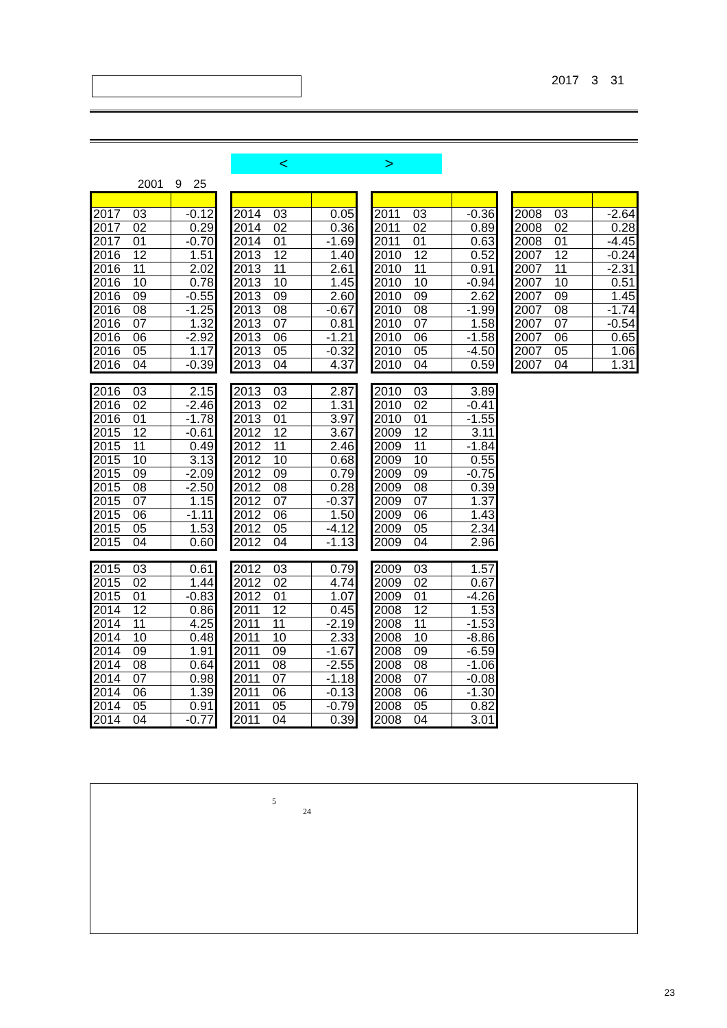2017　3　31
< >
2001　9　25
| 2017 03 | -0.12 |
| 2017 02 | 0.29 |
| 2017 01 | -0.70 |
| 2016 12 | 1.51 |
| 2016 11 | 2.02 |
| 2016 10 | 0.78 |
| 2016 09 | -0.55 |
| 2016 08 | -1.25 |
| 2016 07 | 1.32 |
| 2016 06 | -2.92 |
| 2016 05 | 1.17 |
| 2016 04 | -0.39 |
| 2014 03 | 0.05 |
| 2014 02 | 0.36 |
| 2014 01 | -1.69 |
| 2013 12 | 1.40 |
| 2013 11 | 2.61 |
| 2013 10 | 1.45 |
| 2013 09 | 2.60 |
| 2013 08 | -0.67 |
| 2013 07 | 0.81 |
| 2013 06 | -1.21 |
| 2013 05 | -0.32 |
| 2013 04 | 4.37 |
| 2011 03 | -0.36 |
| 2011 02 | 0.89 |
| 2011 01 | 0.63 |
| 2010 12 | 0.52 |
| 2010 11 | 0.91 |
| 2010 10 | -0.94 |
| 2010 09 | 2.62 |
| 2010 08 | -1.99 |
| 2010 07 | 1.58 |
| 2010 06 | -1.58 |
| 2010 05 | -4.50 |
| 2010 04 | 0.59 |
| 2008 03 | -2.64 |
| 2008 02 | 0.28 |
| 2008 01 | -4.45 |
| 2007 12 | -0.24 |
| 2007 11 | -2.31 |
| 2007 10 | 0.51 |
| 2007 09 | 1.45 |
| 2007 08 | -1.74 |
| 2007 07 | -0.54 |
| 2007 06 | 0.65 |
| 2007 05 | 1.06 |
| 2007 04 | 1.31 |
| 2016 03 | 2.15 |
| 2016 02 | -2.46 |
| 2016 01 | -1.78 |
| 2015 12 | -0.61 |
| 2015 11 | 0.49 |
| 2015 10 | 3.13 |
| 2015 09 | -2.09 |
| 2015 08 | -2.50 |
| 2015 07 | 1.15 |
| 2015 06 | -1.11 |
| 2015 05 | 1.53 |
| 2015 04 | 0.60 |
| 2013 03 | 2.87 |
| 2013 02 | 1.31 |
| 2013 01 | 3.97 |
| 2012 12 | 3.67 |
| 2012 11 | 2.46 |
| 2012 10 | 0.68 |
| 2012 09 | 0.79 |
| 2012 08 | 0.28 |
| 2012 07 | -0.37 |
| 2012 06 | 1.50 |
| 2012 05 | -4.12 |
| 2012 04 | -1.13 |
| 2010 03 | 3.89 |
| 2010 02 | -0.41 |
| 2010 01 | -1.55 |
| 2009 12 | 3.11 |
| 2009 11 | -1.84 |
| 2009 10 | 0.55 |
| 2009 09 | -0.75 |
| 2009 08 | 0.39 |
| 2009 07 | 1.37 |
| 2009 06 | 1.43 |
| 2009 05 | 2.34 |
| 2009 04 | 2.96 |
| 2015 03 | 0.61 |
| 2015 02 | 1.44 |
| 2015 01 | -0.83 |
| 2014 12 | 0.86 |
| 2014 11 | 4.25 |
| 2014 10 | 0.48 |
| 2014 09 | 1.91 |
| 2014 08 | 0.64 |
| 2014 07 | 0.98 |
| 2014 06 | 1.39 |
| 2014 05 | 0.91 |
| 2014 04 | -0.77 |
| 2012 03 | 0.79 |
| 2012 02 | 4.74 |
| 2012 01 | 1.07 |
| 2011 12 | 0.45 |
| 2011 11 | -2.19 |
| 2011 10 | 2.33 |
| 2011 09 | -1.67 |
| 2011 08 | -2.55 |
| 2011 07 | -1.18 |
| 2011 06 | -0.13 |
| 2011 05 | -0.79 |
| 2011 04 | 0.39 |
| 2009 03 | 1.57 |
| 2009 02 | 0.67 |
| 2009 01 | -4.26 |
| 2008 12 | 1.53 |
| 2008 11 | -1.53 |
| 2008 10 | -8.86 |
| 2008 09 | -6.59 |
| 2008 08 | -1.06 |
| 2008 07 | -0.08 |
| 2008 06 | -1.30 |
| 2008 05 | 0.82 |
| 2008 04 | 3.01 |
5
24
23